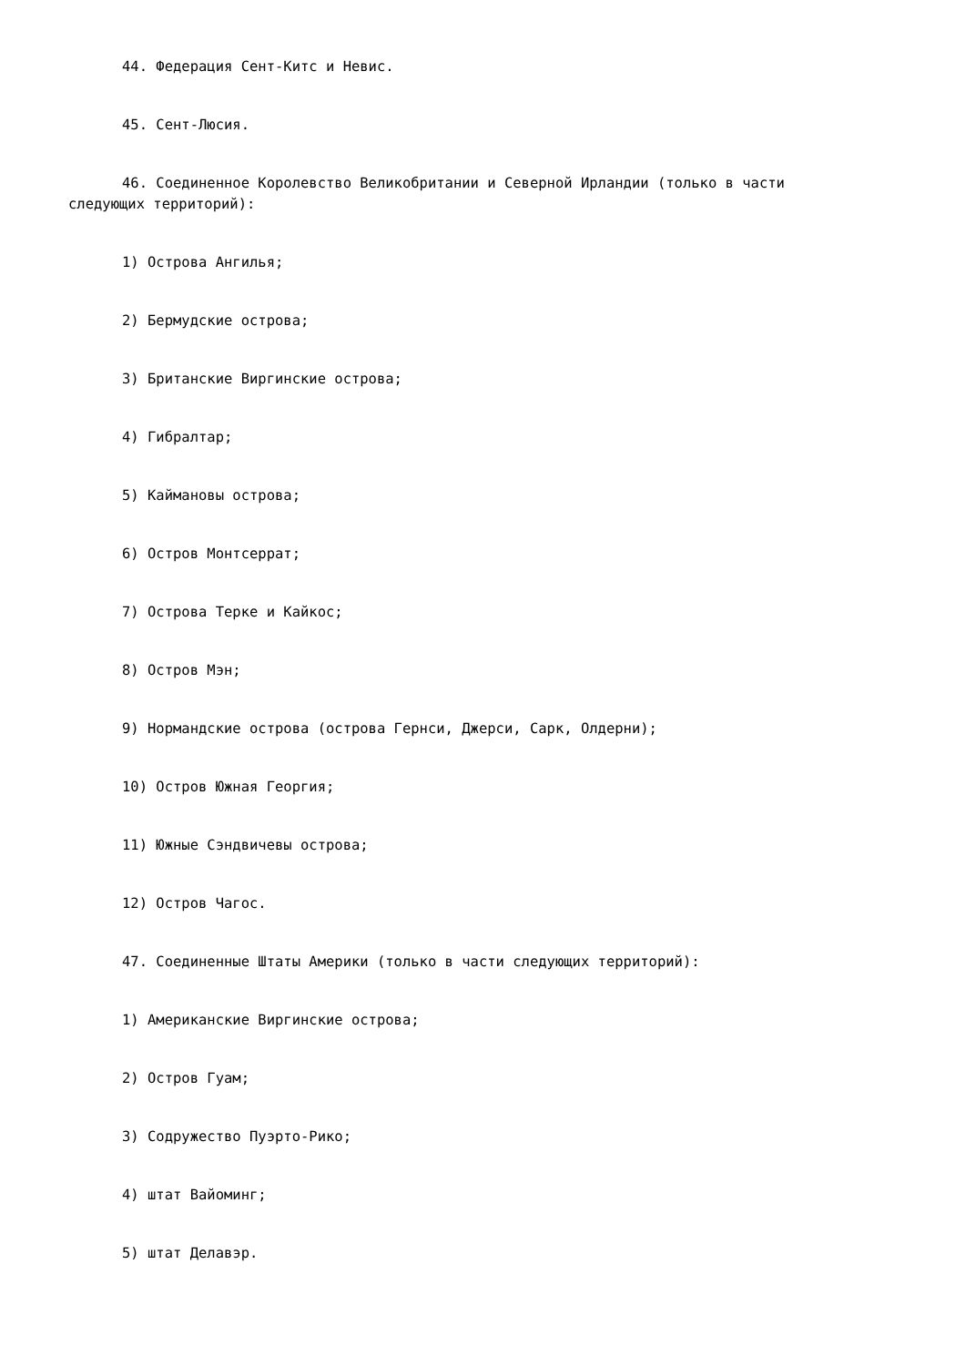44. Федерация Сент-Китс и Невис.
45. Сент-Люсия.
46. Соединенное Королевство Великобритании и Северной Ирландии (только в части следующих территорий):
1) Острова Ангилья;
2) Бермудские острова;
3) Британские Виргинские острова;
4) Гибралтар;
5) Каймановы острова;
6) Остров Монтсеррат;
7) Острова Терке и Кайкос;
8) Остров Мэн;
9) Нормандские острова (острова Гернси, Джерси, Сарк, Олдерни);
10) Остров Южная Георгия;
11) Южные Сэндвичевы острова;
12) Остров Чагос.
47. Соединенные Штаты Америки (только в части следующих территорий):
1) Американские Виргинские острова;
2) Остров Гуам;
3) Содружество Пуэрто-Рико;
4) штат Вайоминг;
5) штат Делавэр.